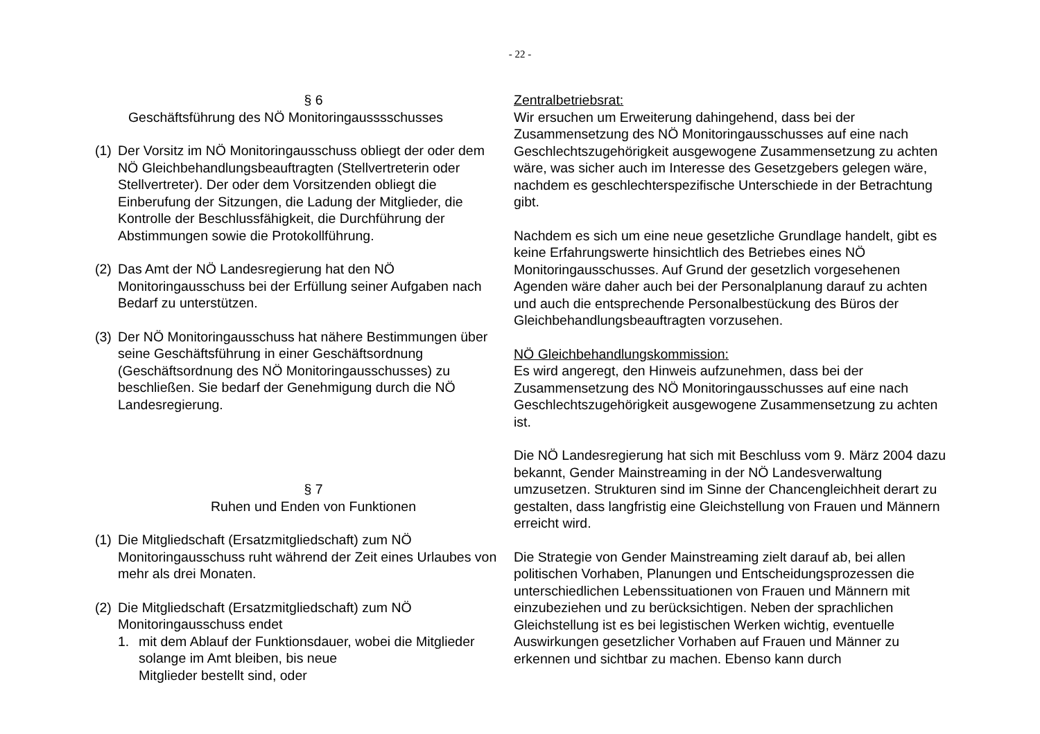- 22 -
§ 6
Geschäftsführung des NÖ Monitoringausssschusses
(1) Der Vorsitz im NÖ Monitoringausschuss obliegt der oder dem NÖ Gleichbehandlungsbeauftragten (Stellvertreterin oder Stellvertreter). Der oder dem Vorsitzenden obliegt die Einberufung der Sitzungen, die Ladung der Mitglieder, die Kontrolle der Beschlussfähigkeit, die Durchführung der Abstimmungen sowie die Protokollführung.
(2) Das Amt der NÖ Landesregierung hat den NÖ Monitoringausschuss bei der Erfüllung seiner Aufgaben nach Bedarf zu unterstützen.
(3) Der NÖ Monitoringausschuss hat nähere Bestimmungen über seine Geschäftsführung in einer Geschäftsordnung (Geschäftsordnung des NÖ Monitoringausschusses) zu beschließen. Sie bedarf der Genehmigung durch die NÖ Landesregierung.
§ 7
Ruhen und Enden von Funktionen
(1) Die Mitgliedschaft (Ersatzmitgliedschaft) zum NÖ Monitoringausschuss ruht während der Zeit eines Urlaubes von mehr als drei Monaten.
(2) Die Mitgliedschaft (Ersatzmitgliedschaft) zum NÖ Monitoringausschuss endet
1. mit dem Ablauf der Funktionsdauer, wobei die Mitglieder solange im Amt bleiben, bis neue
Mitglieder bestellt sind, oder
Zentralbetriebsrat:
Wir ersuchen um Erweiterung dahingehend, dass bei der Zusammensetzung des NÖ Monitoringausschusses auf eine nach Geschlechtszugehörigkeit ausgewogene Zusammensetzung zu achten wäre, was sicher auch im Interesse des Gesetzgebers gelegen wäre, nachdem es geschlechterspezifische Unterschiede in der Betrachtung gibt.
Nachdem es sich um eine neue gesetzliche Grundlage handelt, gibt es keine Erfahrungswerte hinsichtlich des Betriebes eines NÖ Monitoringausschusses. Auf Grund der gesetzlich vorgesehenen Agenden wäre daher auch bei der Personalplanung darauf zu achten und auch die entsprechende Personalbestückung des Büros der Gleichbehandlungsbeauftragten vorzusehen.
NÖ Gleichbehandlungskommission:
Es wird angeregt, den Hinweis aufzunehmen, dass bei der Zusammensetzung des NÖ Monitoringausschusses auf eine nach Geschlechtszugehörigkeit ausgewogene Zusammensetzung zu achten ist.
Die NÖ Landesregierung hat sich mit Beschluss vom 9. März 2004 dazu bekannt, Gender Mainstreaming in der NÖ Landesverwaltung umzusetzen. Strukturen sind im Sinne der Chancengleichheit derart zu gestalten, dass langfristig eine Gleichstellung von Frauen und Männern erreicht wird.
Die Strategie von Gender Mainstreaming zielt darauf ab, bei allen politischen Vorhaben, Planungen und Entscheidungsprozessen die unterschiedlichen Lebenssituationen von Frauen und Männern mit einzubeziehen und zu berücksichtigen. Neben der sprachlichen Gleichstellung ist es bei legistischen Werken wichtig, eventuelle Auswirkungen gesetzlicher Vorhaben auf Frauen und Männer zu erkennen und sichtbar zu machen. Ebenso kann durch